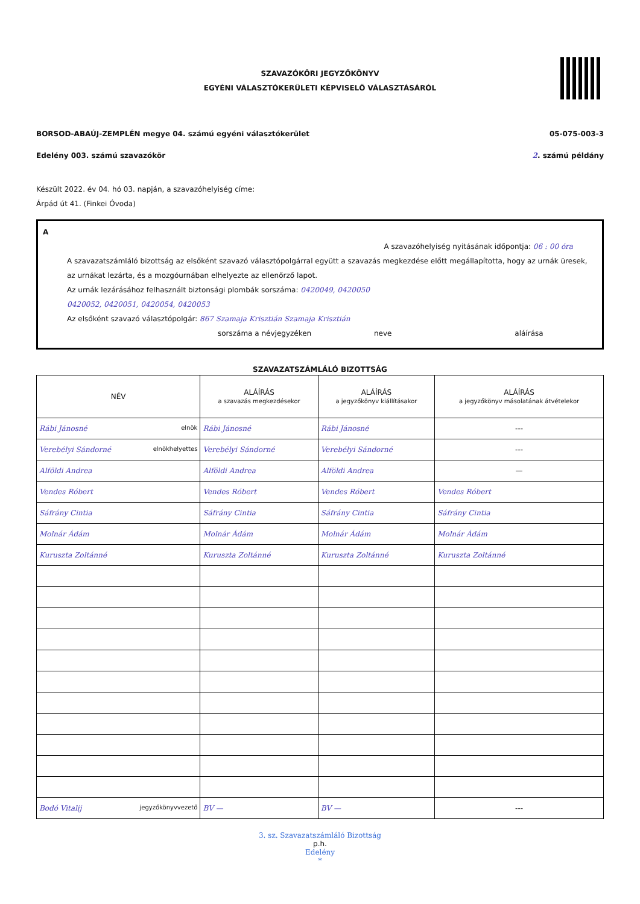SZAVAZÓKÖRI JEGYZŐKÖNYV
EGYÉNI VÁLASZTÓKERÜLETI KÉPVISELŐ VÁLASZTÁSÁRÓL
BORSOD-ABAÚJ-ZEMPLÉN megye 04. számú egyéni választókerület 05-075-003-3
Edelény 003. számú szavazókör 2. számú példány
Készült 2022. év 04. hó 03. napján, a szavazóhelyiség címe:
Árpád út 41. (Finkei Óvoda)
A
A szavazóhelyiség nyitásának időpontja: 06 : 00 óra
A szavazatszámláló bizottság az elsőként szavazó választópolgárral együtt a szavazás megkezdése előtt megállapította, hogy az urnák üresek, az urnákat lezárta, és a mozgóurnában elhelyezte az ellenőrző lapot.
Az urnák lezárásához felhasznált biztonsági plombák sorszáma: 0420049, 0420050
0420052, 0420051, 0420054, 0420053
Az elsőként szavazó választópolgár: 867 Szamaja Krisztián Szamaja Krisztián
sorszáma a névjegyzéken neve aláírása
SZAVAZATSZÁMLÁLÓ BIZOTTSÁG
| NÉV | ALÁÍRÁS a szavazás megkezdésekor | ALÁÍRÁS a jegyzőkönyv kiállításakor | ALÁÍRÁS a jegyzőkönyv másolatának átvételekor |
| --- | --- | --- | --- |
| Rábi Jánosné elnök | Rábi Jánosné | Rábi Jánosné | --- |
| Verebélyi Sándorné elnökhelyettes | Verebélyi Sándorné | Verebélyi Sándorné | --- |
| Alföldi Andrea | Alföldi Andrea | Alföldi Andrea | — |
| Vendes Róbert | Vendes Róbert | Vendes Róbert | Vendes Róbert |
| Sáfrány Cintia | Sáfrány Cintia | Sáfrány Cintia | Sáfrány Cintia |
| Molnár Ádám | Molnár Ádám | Molnár Ádám | Molnár Ádám |
| Kuruszta Zoltánné | Kuruszta Zoltánné | Kuruszta Zoltánné | Kuruszta Zoltánné |
| Bodó Vitalij jegyzőkönyvvezető | BV — | BV — | --- |
3. sz. Szavazatszámláló Bizottság
p.h.
Edelény
*